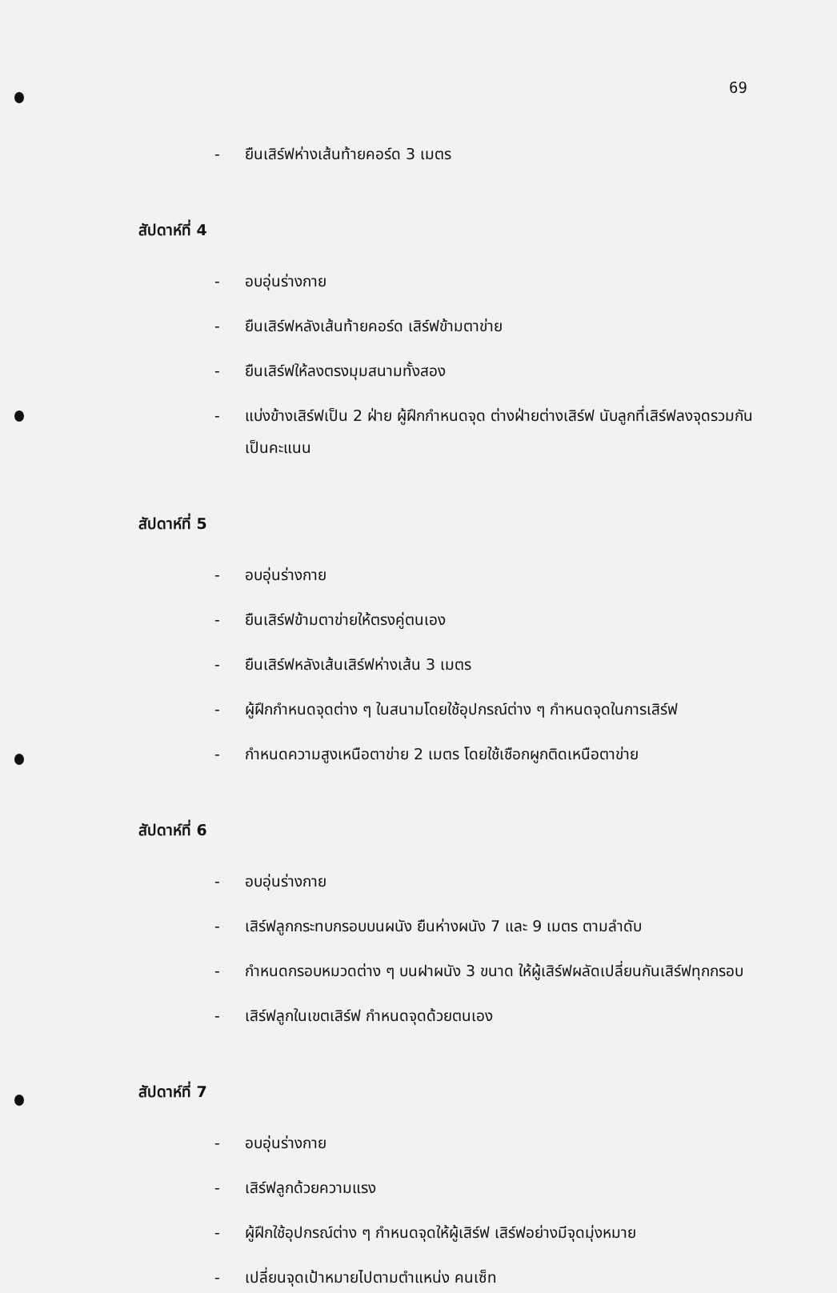69
- ยืนเสิร์ฟห่างเส้นท้ายคอร์ด 3 เมตร
สัปดาห์ที่ 4
- อบอุ่นร่างกาย
- ยืนเสิร์ฟหลังเส้นท้ายคอร์ด เสิร์ฟข้ามตาข่าย
- ยืนเสิร์ฟให้ลงตรงมุมสนามทั้งสอง
- แบ่งข้างเสิร์ฟเป็น 2 ฝ่าย ผู้ฝึกกำหนดจุด ต่างฝ่ายต่างเสิร์ฟ นับลูกที่เสิร์ฟลงจุดรวมกันเป็นคะแนน
สัปดาห์ที่ 5
- อบอุ่นร่างกาย
- ยืนเสิร์ฟข้ามตาข่ายให้ตรงคู่ตนเอง
- ยืนเสิร์ฟหลังเส้นเสิร์ฟห่างเส้น 3 เมตร
- ผู้ฝึกกำหนดจุดต่าง ๆ ในสนามโดยใช้อุปกรณ์ต่าง ๆ กำหนดจุดในการเสิร์ฟ
- กำหนดความสูงเหนือตาข่าย 2 เมตร โดยใช้เชือกผูกติดเหนือตาข่าย
สัปดาห์ที่ 6
- อบอุ่นร่างกาย
- เสิร์ฟลูกกระทบกรอบบนผนัง ยืนห่างผนัง 7 และ 9 เมตร ตามลำดับ
- กำหนดกรอบหมวดต่าง ๆ บนฝาผนัง 3 ขนาด ให้ผู้เสิร์ฟผลัดเปลี่ยนกันเสิร์ฟทุกกรอบ
- เสิร์ฟลูกในเขตเสิร์ฟ กำหนดจุดด้วยตนเอง
สัปดาห์ที่ 7
- อบอุ่นร่างกาย
- เสิร์ฟลูกด้วยความแรง
- ผู้ฝึกใช้อุปกรณ์ต่าง ๆ กำหนดจุดให้ผู้เสิร์ฟ เสิร์ฟอย่างมีจุดมุ่งหมาย
- เปลี่ยนจุดเป้าหมายไปตามตำแหน่ง คนเซ็ท